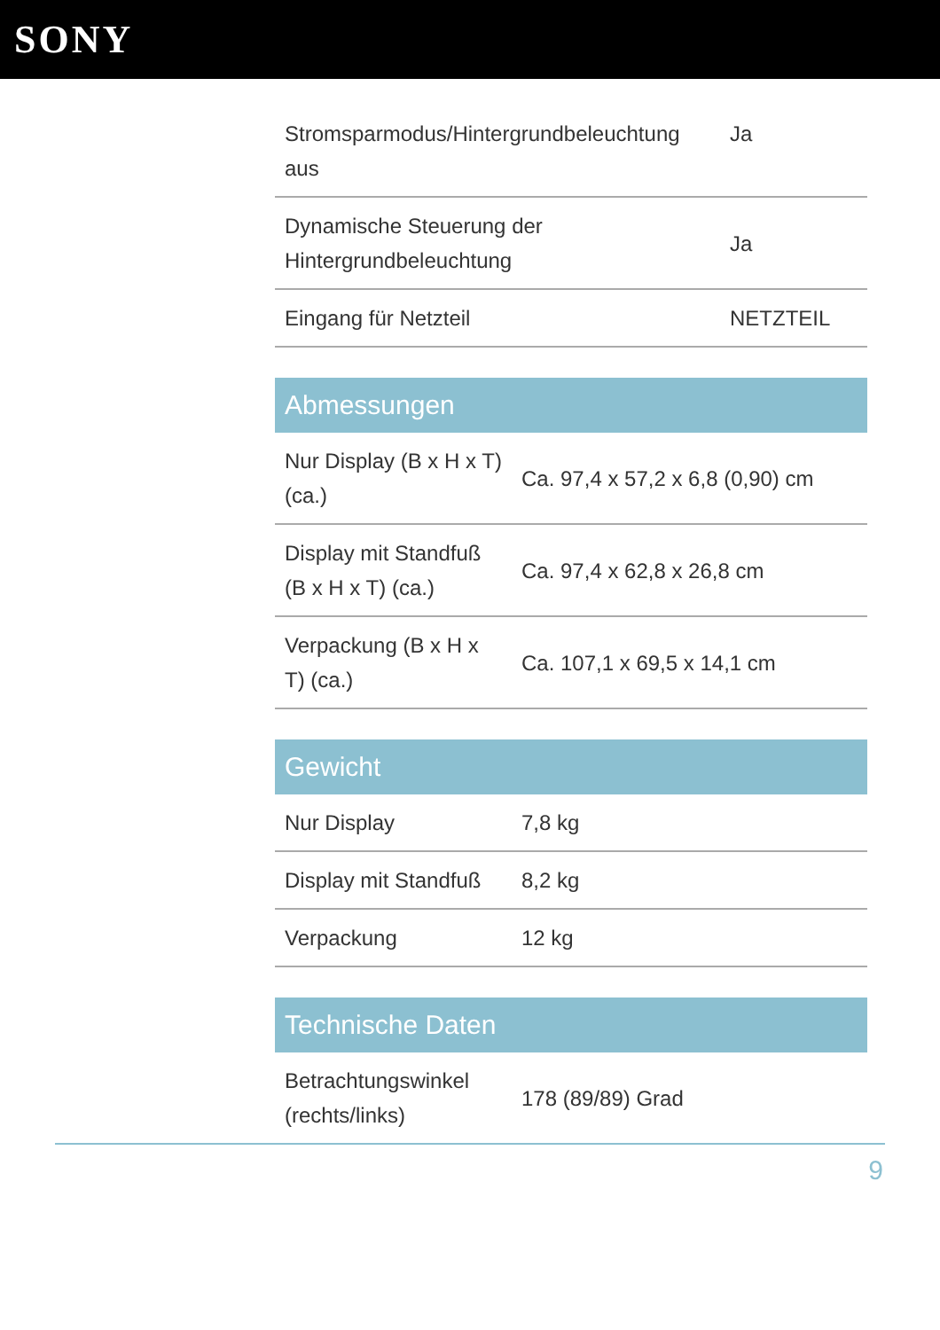SONY
| Stromsparmodus/Hintergrundbeleuchtung aus | Ja |
| Dynamische Steuerung der Hintergrundbeleuchtung | Ja |
| Eingang für Netzteil | NETZTEIL |
Abmessungen
| Nur Display (B x H x T) (ca.) | Ca. 97,4 x 57,2 x 6,8 (0,90) cm |
| Display mit Standfuß (B x H x T) (ca.) | Ca. 97,4 x 62,8 x 26,8 cm |
| Verpackung (B x H x T) (ca.) | Ca. 107,1 x 69,5 x 14,1 cm |
Gewicht
| Nur Display | 7,8 kg |
| Display mit Standfuß | 8,2 kg |
| Verpackung | 12 kg |
Technische Daten
| Betrachtungswinkel (rechts/links) | 178 (89/89) Grad |
9